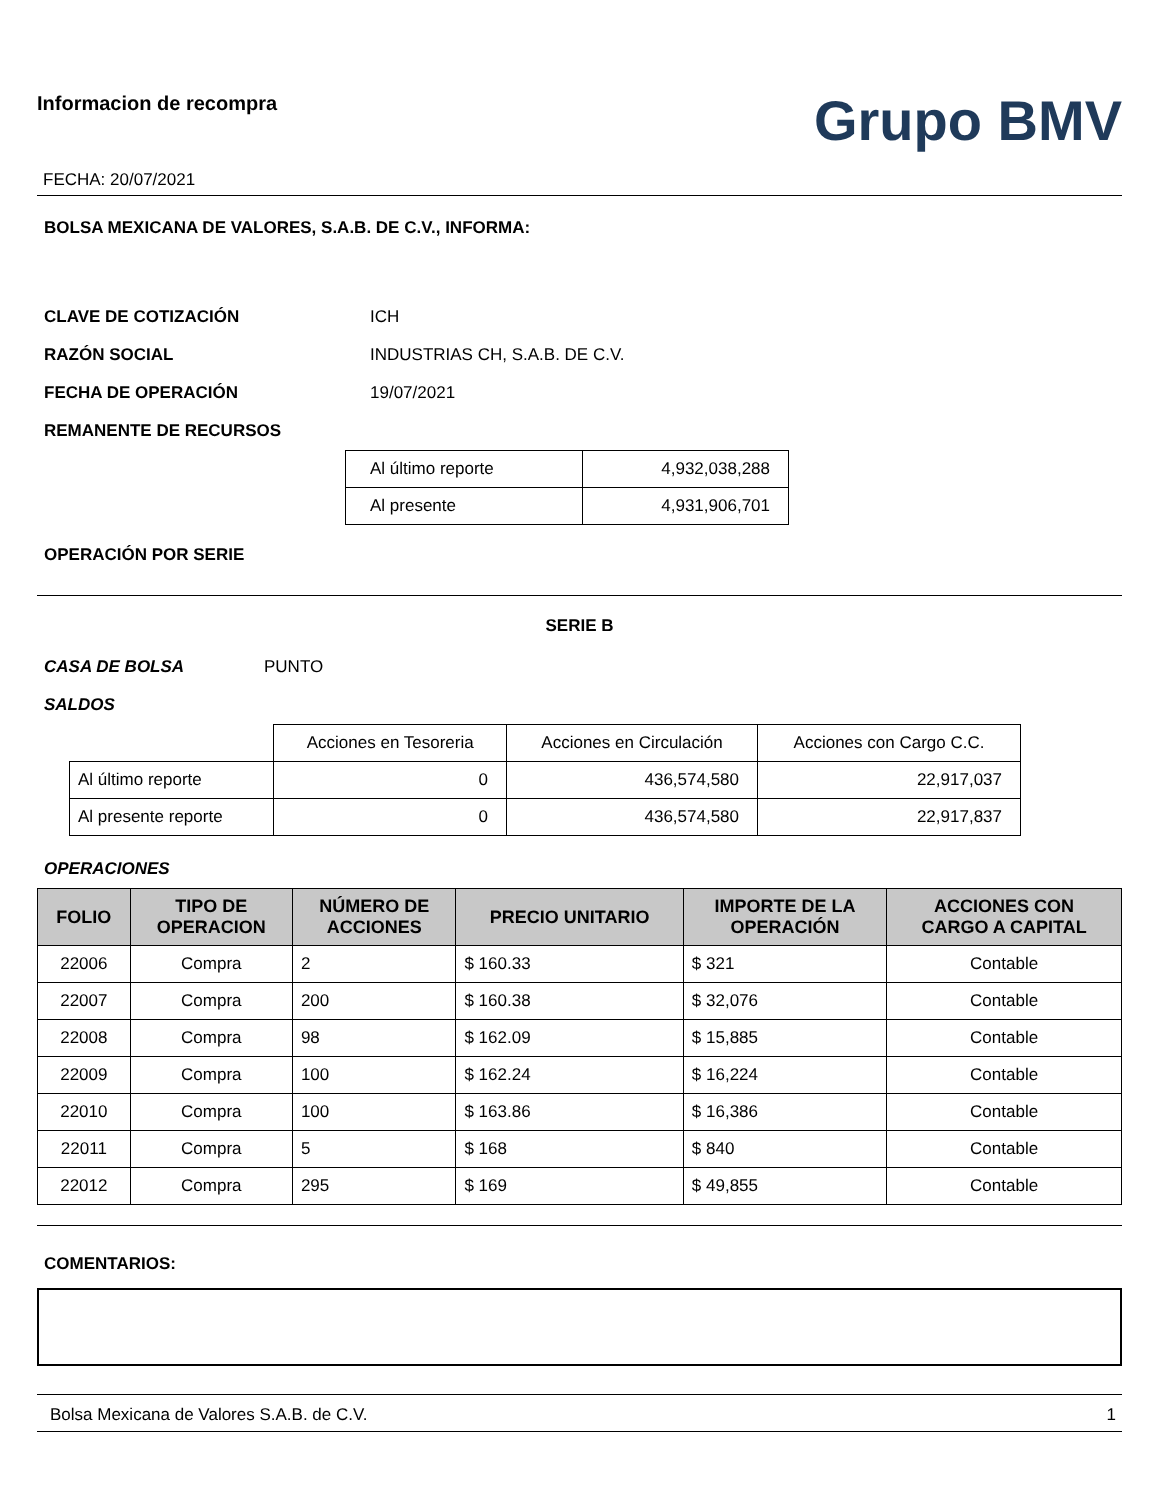Informacion de recompra
FECHA: 20/07/2021
Grupo BMV
BOLSA MEXICANA DE VALORES, S.A.B. DE C.V., INFORMA:
CLAVE DE COTIZACIÓN ICH
RAZÓN SOCIAL INDUSTRIAS CH, S.A.B. DE C.V.
FECHA DE OPERACIÓN 19/07/2021
REMANENTE DE RECURSOS
| Al último reporte | 4,932,038,288 |
| Al presente | 4,931,906,701 |
OPERACIÓN POR SERIE
SERIE B
CASA DE BOLSA PUNTO
SALDOS
| | Acciones en Tesoreria | Acciones en Circulación | Acciones con Cargo C.C. |
| Al último reporte | 0 | 436,574,580 | 22,917,037 |
| Al presente reporte | 0 | 436,574,580 | 22,917,837 |
OPERACIONES
| FOLIO | TIPO DE OPERACION | NÚMERO DE ACCIONES | PRECIO UNITARIO | IMPORTE DE LA OPERACIÓN | ACCIONES CON CARGO A CAPITAL |
| --- | --- | --- | --- | --- | --- |
| 22006 | Compra | 2 | $ 160.33 | $ 321 | Contable |
| 22007 | Compra | 200 | $ 160.38 | $ 32,076 | Contable |
| 22008 | Compra | 98 | $ 162.09 | $ 15,885 | Contable |
| 22009 | Compra | 100 | $ 162.24 | $ 16,224 | Contable |
| 22010 | Compra | 100 | $ 163.86 | $ 16,386 | Contable |
| 22011 | Compra | 5 | $ 168 | $ 840 | Contable |
| 22012 | Compra | 295 | $ 169 | $ 49,855 | Contable |
COMENTARIOS:
Bolsa Mexicana de Valores S.A.B. de C.V. 1